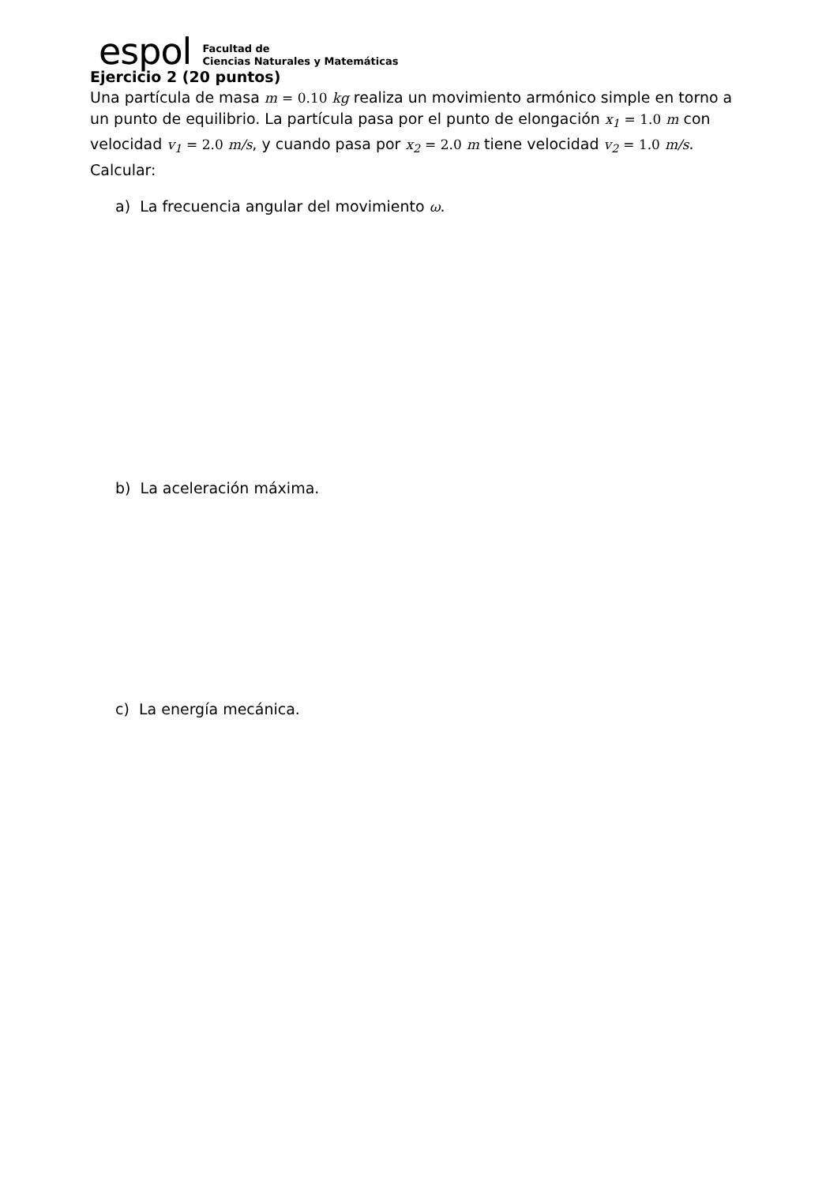espol
Facultad de
Ciencias Naturales y Matemáticas
Ejercicio 2 (20 puntos)
Una partícula de masa m = 0.10 kg realiza un movimiento armónico simple en torno a un punto de equilibrio. La partícula pasa por el punto de elongación x<sub>1</sub> = 1.0 m con velocidad v<sub>1</sub> = 2.0 m/s, y cuando pasa por x<sub>2</sub> = 2.0 m tiene velocidad v<sub>2</sub> = 1.0 m/s.
Calcular:
a) La frecuencia angular del movimiento ω.
b) La aceleración máxima.
c) La energía mecánica.